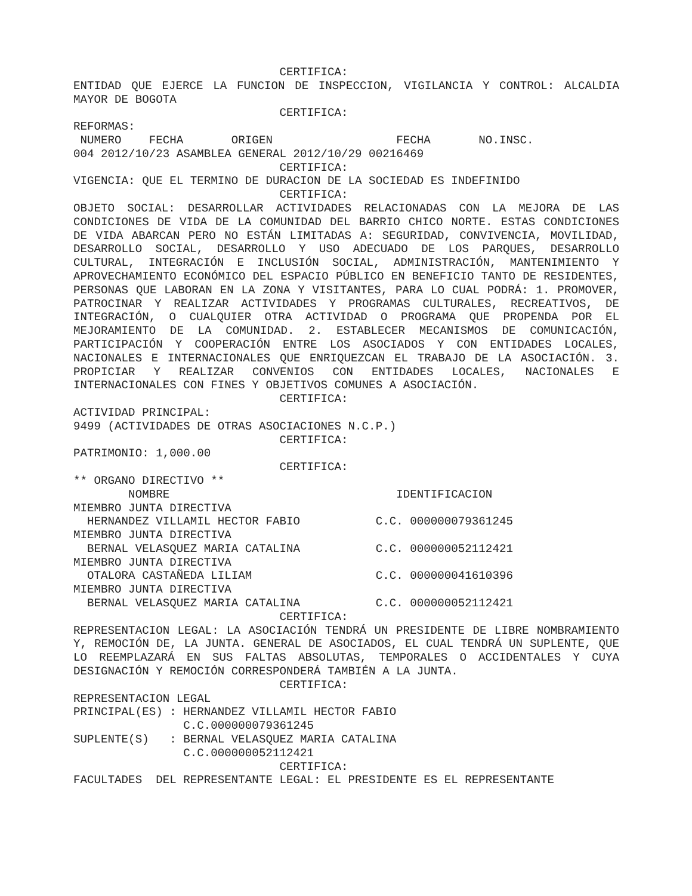CERTIFICA:
ENTIDAD QUE EJERCE LA FUNCION DE INSPECCION, VIGILANCIA Y CONTROL: ALCALDIA MAYOR DE BOGOTA
                              CERTIFICA:
REFORMAS:
 NUMERO    FECHA       ORIGEN                  FECHA       NO.INSC.
004 2012/10/23 ASAMBLEA GENERAL 2012/10/29 00216469
                              CERTIFICA:
VIGENCIA: QUE EL TERMINO DE DURACION DE LA SOCIEDAD ES INDEFINIDO
                              CERTIFICA:
OBJETO SOCIAL: DESARROLLAR ACTIVIDADES RELACIONADAS CON LA MEJORA DE LAS CONDICIONES DE VIDA DE LA COMUNIDAD DEL BARRIO CHICO NORTE. ESTAS CONDICIONES DE VIDA ABARCAN PERO NO ESTÁN LIMITADAS A: SEGURIDAD, CONVIVENCIA, MOVILIDAD, DESARROLLO SOCIAL, DESARROLLO Y USO ADECUADO DE LOS PARQUES, DESARROLLO CULTURAL, INTEGRACIÓN E INCLUSIÓN SOCIAL, ADMINISTRACIÓN, MANTENIMIENTO Y APROVECHAMIENTO ECONÓMICO DEL ESPACIO PÚBLICO EN BENEFICIO TANTO DE RESIDENTES, PERSONAS QUE LABORAN EN LA ZONA Y VISITANTES, PARA LO CUAL PODRÁ: 1. PROMOVER, PATROCINAR Y REALIZAR ACTIVIDADES Y PROGRAMAS CULTURALES, RECREATIVOS, DE INTEGRACIÓN, O CUALQUIER OTRA ACTIVIDAD O PROGRAMA QUE PROPENDA POR EL MEJORAMIENTO DE LA COMUNIDAD. 2. ESTABLECER MECANISMOS DE COMUNICACIÓN, PARTICIPACIÓN Y COOPERACIÓN ENTRE LOS ASOCIADOS Y CON ENTIDADES LOCALES, NACIONALES E INTERNACIONALES QUE ENRIQUEZCAN EL TRABAJO DE LA ASOCIACIÓN. 3. PROPICIAR Y REALIZAR CONVENIOS CON ENTIDADES LOCALES, NACIONALES E INTERNACIONALES CON FINES Y OBJETIVOS COMUNES A ASOCIACIÓN.
                              CERTIFICA:
ACTIVIDAD PRINCIPAL:
9499 (ACTIVIDADES DE OTRAS ASOCIACIONES N.C.P.)
                              CERTIFICA:
PATRIMONIO: 1,000.00
                              CERTIFICA:
** ORGANO DIRECTIVO **
        NOMBRE                                 IDENTIFICACION
MIEMBRO JUNTA DIRECTIVA
  HERNANDEZ VILLAMIL HECTOR FABIO           C.C. 000000079361245
MIEMBRO JUNTA DIRECTIVA
  BERNAL VELASQUEZ MARIA CATALINA           C.C. 000000052112421
MIEMBRO JUNTA DIRECTIVA
  OTALORA CASTAÑEDA LILIAM                  C.C. 000000041610396
MIEMBRO JUNTA DIRECTIVA
  BERNAL VELASQUEZ MARIA CATALINA           C.C. 000000052112421
                              CERTIFICA:
REPRESENTACION LEGAL: LA ASOCIACIÓN TENDRÁ UN PRESIDENTE DE LIBRE NOMBRAMIENTO Y, REMOCIÓN DE, LA JUNTA. GENERAL DE ASOCIADOS, EL CUAL TENDRÁ UN SUPLENTE, QUE LO REEMPLAZARÁ EN SUS FALTAS ABSOLUTAS, TEMPORALES O ACCIDENTALES Y CUYA DESIGNACIÓN Y REMOCIÓN CORRESPONDERÁ TAMBIÉN A LA JUNTA.
                              CERTIFICA:
REPRESENTACION LEGAL
PRINCIPAL(ES) : HERNANDEZ VILLAMIL HECTOR FABIO
                C.C.000000079361245
SUPLENTE(S)   : BERNAL VELASQUEZ MARIA CATALINA
                C.C.000000052112421
                              CERTIFICA:
FACULTADES  DEL REPRESENTANTE LEGAL: EL PRESIDENTE ES EL REPRESENTANTE